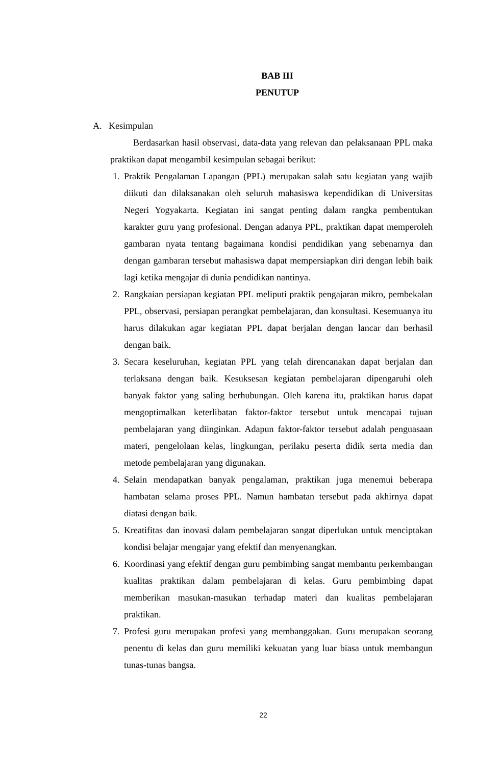BAB III
PENUTUP
A. Kesimpulan
Berdasarkan hasil observasi, data-data yang relevan dan pelaksanaan PPL maka praktikan dapat mengambil kesimpulan sebagai berikut:
1. Praktik Pengalaman Lapangan (PPL) merupakan salah satu kegiatan yang wajib diikuti dan dilaksanakan oleh seluruh mahasiswa kependidikan di Universitas Negeri Yogyakarta. Kegiatan ini sangat penting dalam rangka pembentukan karakter guru yang profesional. Dengan adanya PPL, praktikan dapat memperoleh gambaran nyata tentang bagaimana kondisi pendidikan yang sebenarnya dan dengan gambaran tersebut mahasiswa dapat mempersiapkan diri dengan lebih baik lagi ketika mengajar di dunia pendidikan nantinya.
2. Rangkaian persiapan kegiatan PPL meliputi praktik pengajaran mikro, pembekalan PPL, observasi, persiapan perangkat pembelajaran, dan konsultasi. Kesemuanya itu harus dilakukan agar kegiatan PPL dapat berjalan dengan lancar dan berhasil dengan baik.
3. Secara keseluruhan, kegiatan PPL yang telah direncanakan dapat berjalan dan terlaksana dengan baik. Kesuksesan kegiatan pembelajaran dipengaruhi oleh banyak faktor yang saling berhubungan. Oleh karena itu, praktikan harus dapat mengoptimalkan keterlibatan faktor-faktor tersebut untuk mencapai tujuan pembelajaran yang diinginkan. Adapun faktor-faktor tersebut adalah penguasaan materi, pengelolaan kelas, lingkungan, perilaku peserta didik serta media dan metode pembelajaran yang digunakan.
4. Selain mendapatkan banyak pengalaman, praktikan juga menemui beberapa hambatan selama proses PPL. Namun hambatan tersebut pada akhirnya dapat diatasi dengan baik.
5. Kreatifitas dan inovasi dalam pembelajaran sangat diperlukan untuk menciptakan kondisi belajar mengajar yang efektif dan menyenangkan.
6. Koordinasi yang efektif dengan guru pembimbing sangat membantu perkembangan kualitas praktikan dalam pembelajaran di kelas. Guru pembimbing dapat memberikan masukan-masukan terhadap materi dan kualitas pembelajaran praktikan.
7. Profesi guru merupakan profesi yang membanggakan. Guru merupakan seorang penentu di kelas dan guru memiliki kekuatan yang luar biasa untuk membangun tunas-tunas bangsa.
22